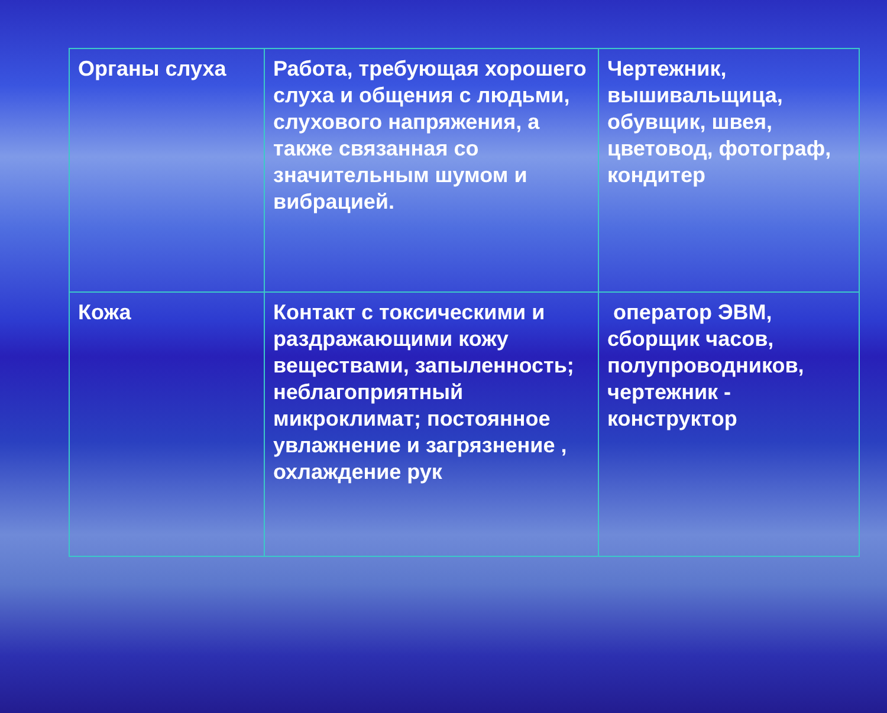| Органы слуха | Работа, требующая хорошего слуха и общения с людьми, слухового напряжения, а также связанная со значительным шумом и вибрацией. | Чертежник, вышивальщица, обувщик, швея, цветовод, фотограф, кондитер |
| Кожа | Контакт с токсическими и раздражающими кожу веществами, запыленность; неблагоприятный микроклимат; постоянное увлажнение и загрязнение , охлаждение рук | оператор ЭВМ, сборщик часов, полупроводников, чертежник - конструктор |